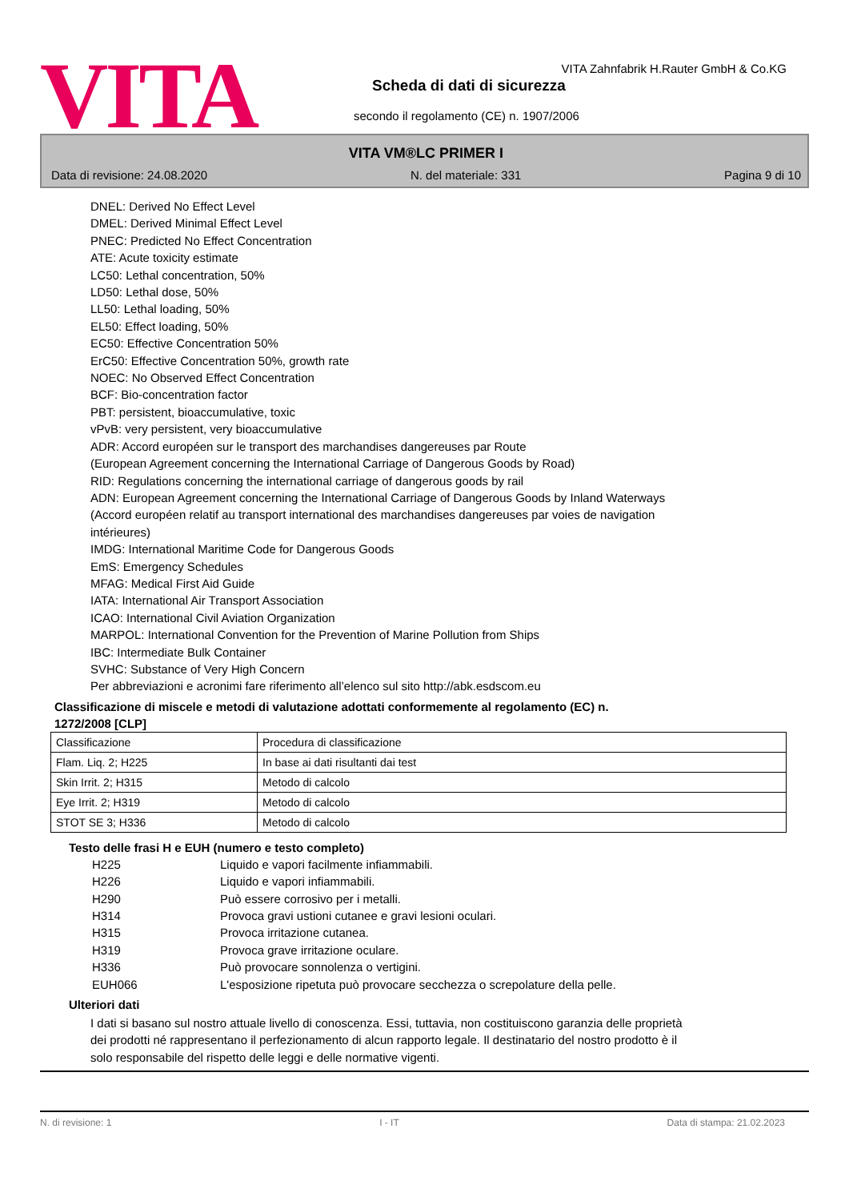VITA
VITA Zahnfabrik H.Rauter GmbH & Co.KG
Scheda di dati di sicurezza
secondo il regolamento (CE) n. 1907/2006
VITA VM®LC PRIMER I
Data di revisione: 24.08.2020 N. del materiale: 331 Pagina 9 di 10
DNEL: Derived No Effect Level
DMEL: Derived Minimal Effect Level
PNEC: Predicted No Effect Concentration
ATE: Acute toxicity estimate
LC50: Lethal concentration, 50%
LD50: Lethal dose, 50%
LL50: Lethal loading, 50%
EL50: Effect loading, 50%
EC50: Effective Concentration 50%
ErC50: Effective Concentration 50%, growth rate
NOEC: No Observed Effect Concentration
BCF: Bio-concentration factor
PBT: persistent, bioaccumulative, toxic
vPvB: very persistent, very bioaccumulative
ADR: Accord européen sur le transport des marchandises dangereuses par Route
(European Agreement concerning the International Carriage of Dangerous Goods by Road)
RID: Regulations concerning the international carriage of dangerous goods by rail
ADN: European Agreement concerning the International Carriage of Dangerous Goods by Inland Waterways
(Accord européen relatif au transport international des marchandises dangereuses par voies de navigation
intérieures)
IMDG: International Maritime Code for Dangerous Goods
EmS: Emergency Schedules
MFAG: Medical First Aid Guide
IATA: International Air Transport Association
ICAO: International Civil Aviation Organization
MARPOL: International Convention for the Prevention of Marine Pollution from Ships
IBC: Intermediate Bulk Container
SVHC: Substance of Very High Concern
Per abbreviazioni e acronimi fare riferimento all’elenco sul sito http://abk.esdscom.eu
Classificazione di miscele e metodi di valutazione adottati conformemente al regolamento (EC) n.
1272/2008 [CLP]
| Classificazione | Procedura di classificazione |
| Flam. Liq. 2; H225 | In base ai dati risultanti dai test |
| Skin Irrit. 2; H315 | Metodo di calcolo |
| Eye Irrit. 2; H319 | Metodo di calcolo |
| STOT SE 3; H336 | Metodo di calcolo |
Testo delle frasi H e EUH (numero e testo completo)
H225 Liquido e vapori facilmente infiammabili. H226 Liquido e vapori infiammabili. H290 Può essere corrosivo per i metalli. H314 Provoca gravi ustioni cutanee e gravi lesioni oculari. H315 Provoca irritazione cutanea. H319 Provoca grave irritazione oculare. H336 Può provocare sonnolenza o vertigini. EUH066 L'esposizione ripetuta può provocare secchezza o screpolature della pelle.
Ulteriori dati
I dati si basano sul nostro attuale livello di conoscenza. Essi, tuttavia, non costituiscono garanzia delle proprietà
dei prodotti né rappresentano il perfezionamento di alcun rapporto legale. Il destinatario del nostro prodotto è il
solo responsabile del rispetto delle leggi e delle normative vigenti.
N. di revisione: 1 I - IT Data di stampa: 21.02.2023